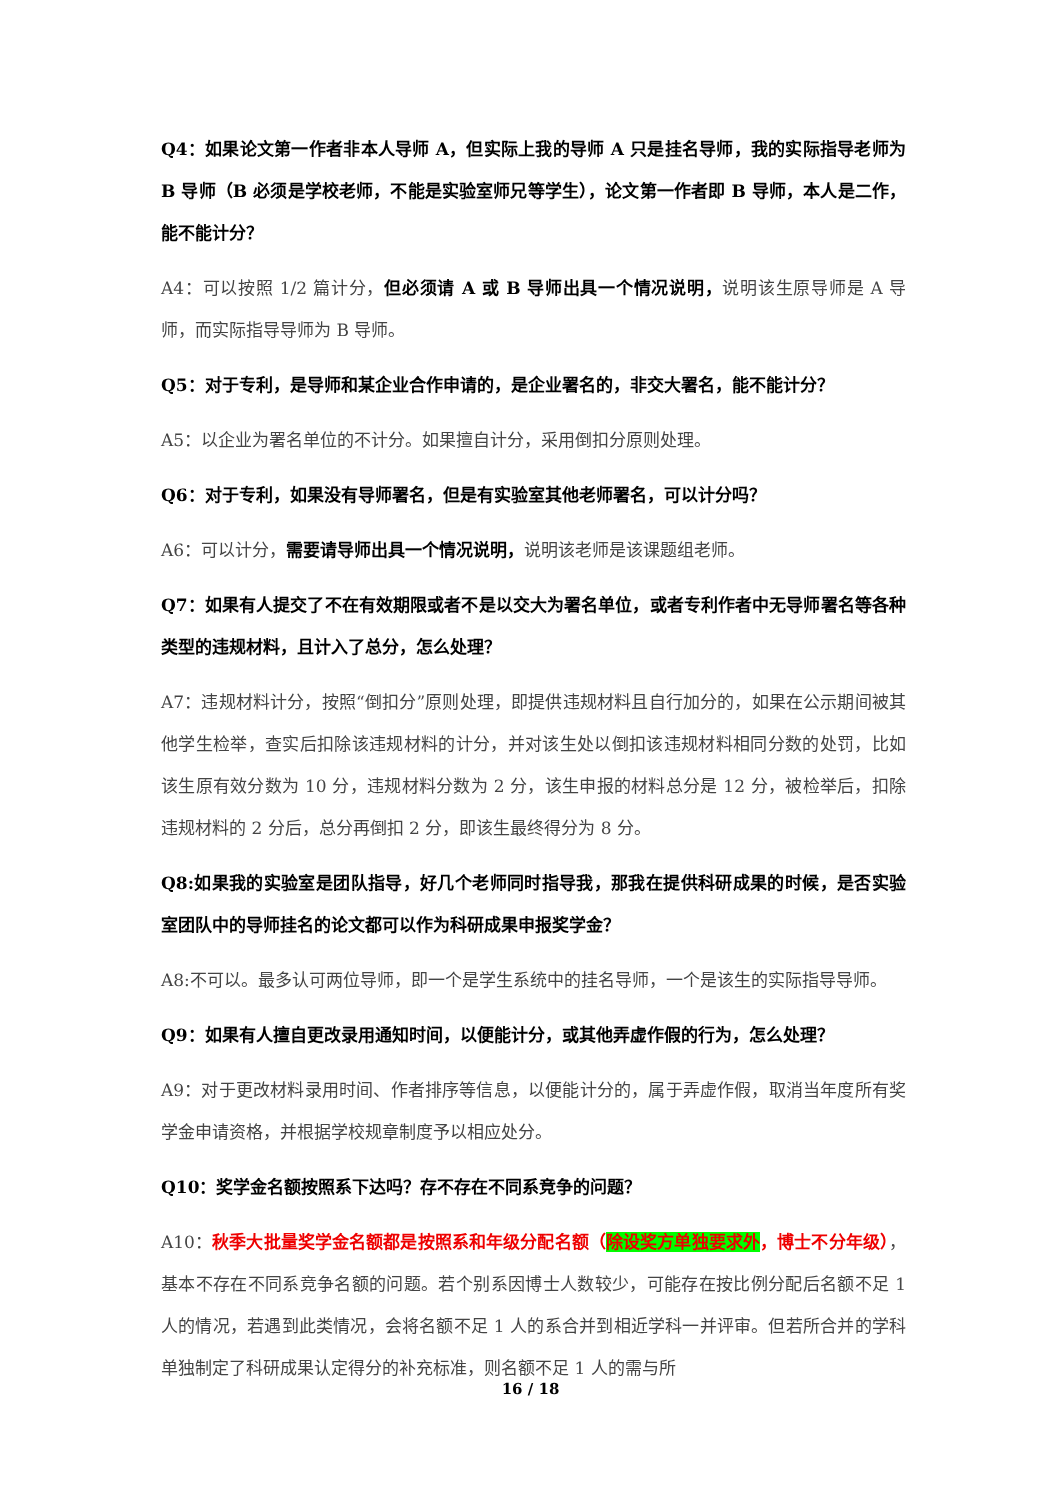Q4：如果论文第一作者非本人导师 A，但实际上我的导师 A 只是挂名导师，我的实际指导老师为 B 导师（B 必须是学校老师，不能是实验室师兄等学生），论文第一作者即 B 导师，本人是二作，能不能计分？
A4：可以按照 1/2 篇计分，但必须请 A 或 B 导师出具一个情况说明，说明该生原导师是 A 导师，而实际指导导师为 B 导师。
Q5：对于专利，是导师和某企业合作申请的，是企业署名的，非交大署名，能不能计分？
A5：以企业为署名单位的不计分。如果擅自计分，采用倒扣分原则处理。
Q6：对于专利，如果没有导师署名，但是有实验室其他老师署名，可以计分吗？
A6：可以计分，需要请导师出具一个情况说明，说明该老师是该课题组老师。
Q7：如果有人提交了不在有效期限或者不是以交大为署名单位，或者专利作者中无导师署名等各种类型的违规材料，且计入了总分，怎么处理？
A7：违规材料计分，按照“倒扣分”原则处理，即提供违规材料且自行加分的，如果在公示期间被其他学生检举，查实后扣除该违规材料的计分，并对该生处以倒扣该违规材料相同分数的处罚，比如该生原有效分数为 10 分，违规材料分数为 2 分，该生申报的材料总分是 12 分，被检举后，扣除违规材料的 2 分后，总分再倒扣 2 分，即该生最终得分为 8 分。
Q8:如果我的实验室是团队指导，好几个老师同时指导我，那我在提供科研成果的时候，是否实验室团队中的导师挂名的论文都可以作为科研成果申报奖学金？
A8:不可以。最多认可两位导师，即一个是学生系统中的挂名导师，一个是该生的实际指导导师。
Q9：如果有人擅自更改录用通知时间，以便能计分，或其他弄虚作假的行为，怎么处理？
A9：对于更改材料录用时间、作者排序等信息，以便能计分的，属于弄虚作假，取消当年度所有奖学金申请资格，并根据学校规章制度予以相应处分。
Q10：奖学金名额按照系下达吗？存不存在不同系竞争的问题？
A10：秋季大批量奖学金名额都是按照系和年级分配名额（除设奖方单独要求外，博士不分年级），基本不存在不同系竞争名额的问题。若个别系因博士人数较少，可能存在按比例分配后名额不足 1 人的情况，若遇到此类情况，会将名额不足 1 人的系合并到相近学科一并评审。但若所合并的学科单独制定了科研成果认定得分的补充标准，则名额不足 1 人的需与所
16 / 18